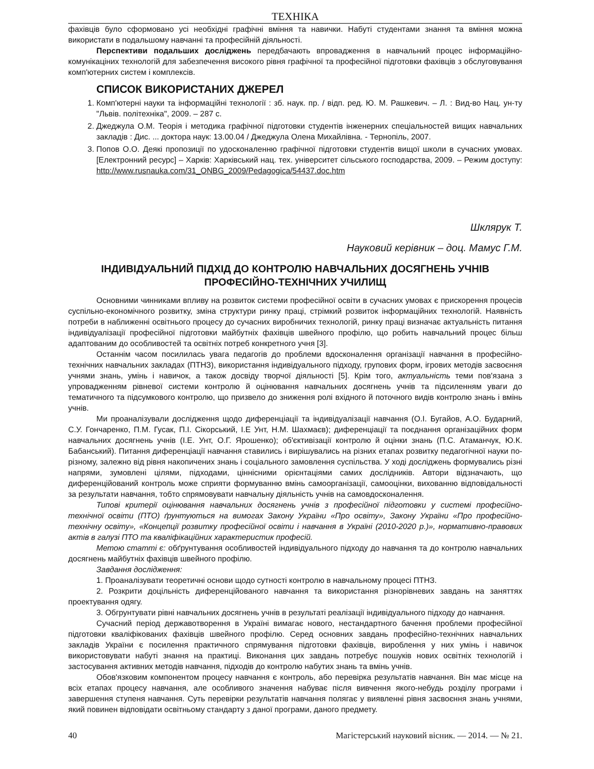ТЕХНІКА
фахівців було сформовано усі необхідні графічні вміння та навички. Набуті студентами знання та вміння можна використати в подальшому навчанні та професійній діяльності.
Перспективи подальших досліджень передбачають впровадження в навчальний процес інформаційно-комунікаціних технологій для забезпечення високого рівня графічної та професійної підготовки фахівців з обслуговування комп'ютерних систем і комплексів.
СПИСОК ВИКОРИСТАНИХ ДЖЕРЕЛ
1. Комп'ютерні науки та інформаційні технології : зб. наук. пр. / відп. ред. Ю. М. Рашкевич. – Л. : Вид-во Нац. ун-ту "Львів. політехніка", 2009. – 287 с.
2. Джеджула О.М. Теорія і методика графічної підготовки студентів інженерних спеціальностей вищих навчальних закладів : Дис. ... доктора наук: 13.00.04 / Джеджула Олена Михайлівна. - Тернопіль, 2007.
3. Попов О.О. Деякі пропозиції по удосконаленню графічної підготовки студентів вищої школи в сучасних умовах. [Електронний ресурс] – Харків: Харківський нац. тех. університет сільського господарства, 2009. – Режим доступу: http://www.rusnauka.com/31_ONBG_2009/Pedagogica/54437.doc.htm
Шклярук Т.
Науковий керівник – доц. Мамус Г.М.
ІНДИВІДУАЛЬНИЙ ПІДХІД ДО КОНТРОЛЮ НАВЧАЛЬНИХ ДОСЯГНЕНЬ УЧНІВ ПРОФЕСІЙНО-ТЕХНІЧНИХ УЧИЛИЩ
Основними чинниками впливу на розвиток системи професійної освіти в сучасних умовах є прискорення процесів суспільно-економічного розвитку, зміна структури ринку праці, стрімкий розвиток інформаційних технологій. Наявність потреби в наближенні освітнього процесу до сучасних виробничих технологій, ринку праці визначає актуальність питання індивідуалізації професійної підготовки майбутніх фахівців швейного профілю, що робить навчальний процес більш адаптованим до особливостей та освітніх потреб конкретного учня [3].
Останнім часом посилилась увага педагогів до проблеми вдосконалення організації навчання в професійно-технічних навчальних закладах (ПТНЗ), використання індивідуального підходу, групових форм, ігрових методів засвоєння учнями знань, умінь і навичок, а також досвіду творчої діяльності [5]. Крім того, актуальність теми пов'язана з упровадженням рівневої системи контролю й оцінювання навчальних досягнень учнів та підсиленням уваги до тематичного та підсумкового контролю, що призвело до зниження ролі вхідного й поточного видів контролю знань і вмінь учнів.
Ми проаналізували дослідження щодо диференціації та індивідуалізації навчання (О.І. Бугайов, А.О. Бударний, С.У. Гончаренко, П.М. Гусак, П.І. Сікорський, І.Е Унт, Н.М. Шахмаєв); диференціації та поєднання організаційних форм навчальних досягнень учнів (І.Е. Унт, О.Г. Ярошенко); об'єктивізації контролю й оцінки знань (П.С. Атаманчук, Ю.К. Бабанський). Питання диференціації навчання ставились і вирішувались на різних етапах розвитку педагогічної науки по-різному, залежно від рівня накопичених знань і соціального замовлення суспільства. У ході досліджень формувались різні напрями, зумовлені цілями, підходами, ціннісними орієнтаціями самих дослідників. Автори відзначають, що диференційований контроль може сприяти формуванню вмінь самоорганізації, самооцінки, вихованню відповідальності за результати навчання, тобто спрямовувати навчальну діяльність учнів на самовдосконалення.
Типові критерії оцінювання навчальних досягнень учнів з професійної підготовки у системі професійно-технічної освіти (ПТО) ґрунтуються на вимогах Закону України «Про освіту», Закону України «Про професійно-технічну освіту», «Концепції розвитку професійної освіти і навчання в Україні (2010-2020 р.)», нормативно-правових актів в галузі ПТО та кваліфікаційних характеристик професій.
Метою статті є: обґрунтування особливостей індивідуального підходу до навчання та до контролю навчальних досягнень майбутніх фахівців швейного профілю.
Завдання дослідження:
1. Проаналізувати теоретичні основи щодо сутності контролю в навчальному процесі ПТНЗ.
2. Розкрити доцільність диференційованого навчання та використання різнорівневих завдань на заняттях проектування одягу.
3. Обгрунтувати рівні навчальних досягнень учнів в результаті реалізації індивідуального підходу до навчання.
Сучасний період державотворення в Україні вимагає нового, нестандартного бачення проблеми професійної підготовки кваліфікованих фахівців швейного профілю. Серед основних завдань професійно-технічних навчальних закладів України є посилення практичного спрямування підготовки фахівців, вироблення у них умінь і навичок використовувати набуті знання на практиці. Виконання цих завдань потребує пошуків нових освітніх технологій і застосування активних методів навчання, підходів до контролю набутих знань та вмінь учнів.
Обов'язковим компонентом процесу навчання є контроль, або перевірка результатів навчання. Він має місце на всіх етапах процесу навчання, але особливого значення набуває після вивчення якого-небудь розділу програми і завершення ступеня навчання. Суть перевірки результатів навчання полягає у виявленні рівня засвоєння знань учнями, який повинен відповідати освітньому стандарту з даної програми, даного предмету.
40 Магістерський науковий вісник. — 2014. — № 21.